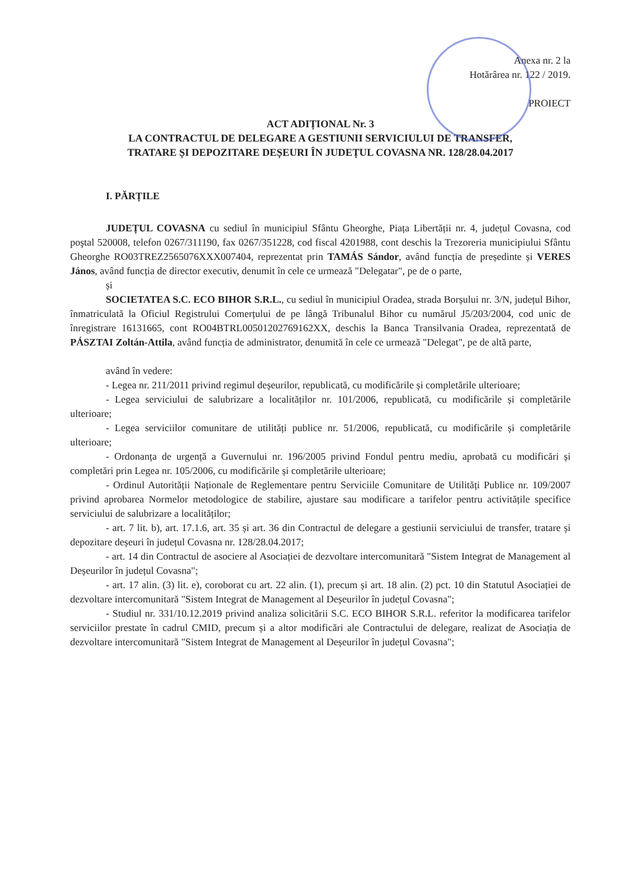Anexa nr. 2 la
Hotărârea nr. 122 / 2019.
PROIECT
ACT ADIȚIONAL Nr. 3
LA CONTRACTUL DE DELEGARE A GESTIUNII SERVICIULUI DE TRANSFER,
TRATARE ȘI DEPOZITARE DEȘEURI ÎN JUDEȚUL COVASNA NR. 128/28.04.2017
I. PĂRȚILE
JUDEȚUL COVASNA cu sediul în municipiul Sfântu Gheorghe, Piața Libertății nr. 4, județul Covasna, cod poştal 520008, telefon 0267/311190, fax 0267/351228, cod fiscal 4201988, cont deschis la Trezoreria municipiului Sfântu Gheorghe RO03TREZ2565076XXX007404, reprezentat prin TAMÁS Sándor, având funcția de președinte și VERES János, având funcția de director executiv, denumit în cele ce urmează "Delegatar", pe de o parte,
și
SOCIETATEA S.C. ECO BIHOR S.R.L., cu sediul în municipiul Oradea, strada Borșului nr. 3/N, județul Bihor, înmatriculată la Oficiul Registrului Comerțului de pe lângă Tribunalul Bihor cu numărul J5/203/2004, cod unic de înregistrare 16131665, cont RO04BTRL00501202769162XX, deschis la Banca Transilvania Oradea, reprezentată de PÁSZTAI Zoltán-Attila, având funcția de administrator, denumită în cele ce urmează "Delegat", pe de altă parte,
având în vedere:
- Legea nr. 211/2011 privind regimul deșeurilor, republicată, cu modificările și completările ulterioare;
- Legea serviciului de salubrizare a localităților nr. 101/2006, republicată, cu modificările și completările ulterioare;
- Legea serviciilor comunitare de utilități publice nr. 51/2006, republicată, cu modificările și completările ulterioare;
- Ordonanța de urgență a Guvernului nr. 196/2005 privind Fondul pentru mediu, aprobată cu modificări și completări prin Legea nr. 105/2006, cu modificările și completările ulterioare;
- Ordinul Autorității Naționale de Reglementare pentru Serviciile Comunitare de Utilități Publice nr. 109/2007 privind aprobarea Normelor metodologice de stabilire, ajustare sau modificare a tarifelor pentru activitățile specifice serviciului de salubrizare a localităților;
- art. 7 lit. b), art. 17.1.6, art. 35 și art. 36 din Contractul de delegare a gestiunii serviciului de transfer, tratare și depozitare deșeuri în județul Covasna nr. 128/28.04.2017;
- art. 14 din Contractul de asociere al Asociației de dezvoltare intercomunitară "Sistem Integrat de Management al Deșeurilor în județul Covasna";
- art. 17 alin. (3) lit. e), coroborat cu art. 22 alin. (1), precum și art. 18 alin. (2) pct. 10 din Statutul Asociației de dezvoltare intercomunitară "Sistem Integrat de Management al Deșeurilor în județul Covasna";
- Studiul nr. 331/10.12.2019 privind analiza solicitării S.C. ECO BIHOR S.R.L. referitor la modificarea tarifelor serviciilor prestate în cadrul CMID, precum și a altor modificări ale Contractului de delegare, realizat de Asociația de dezvoltare intercomunitară "Sistem Integrat de Management al Deșeurilor în județul Covasna";